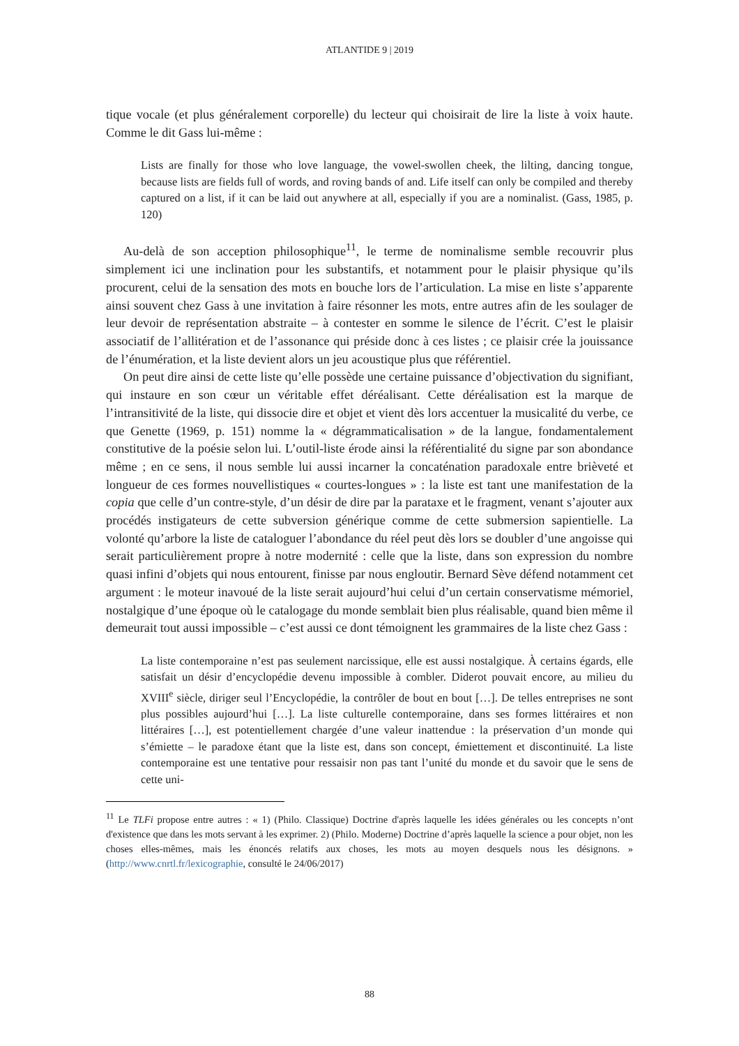ATLANTIDE 9 | 2019
tique vocale (et plus généralement corporelle) du lecteur qui choisirait de lire la liste à voix haute. Comme le dit Gass lui-même :
Lists are finally for those who love language, the vowel-swollen cheek, the lilting, dancing tongue, because lists are fields full of words, and roving bands of and. Life itself can only be compiled and thereby captured on a list, if it can be laid out anywhere at all, especially if you are a nominalist. (Gass, 1985, p. 120)
Au-delà de son acception philosophique<sup>11</sup>, le terme de nominalisme semble recouvrir plus simplement ici une inclination pour les substantifs, et notamment pour le plaisir physique qu’ils procurent, celui de la sensation des mots en bouche lors de l’articulation. La mise en liste s’apparente ainsi souvent chez Gass à une invitation à faire résonner les mots, entre autres afin de les soulager de leur devoir de représentation abstraite – à contester en somme le silence de l’écrit. C’est le plaisir associatif de l’allitération et de l’assonance qui préside donc à ces listes ; ce plaisir crée la jouissance de l’énumération, et la liste devient alors un jeu acoustique plus que référentiel.
On peut dire ainsi de cette liste qu’elle possède une certaine puissance d’objectivation du signifiant, qui instaure en son cœur un véritable effet déréalisant. Cette déréalisation est la marque de l’intransitivité de la liste, qui dissocie dire et objet et vient dès lors accentuer la musicalité du verbe, ce que Genette (1969, p. 151) nomme la « dégrammaticalisation » de la langue, fondamentalement constitutive de la poésie selon lui. L’outil-liste érode ainsi la référentialité du signe par son abondance même ; en ce sens, il nous semble lui aussi incarner la concaténation paradoxale entre brièveté et longueur de ces formes nouvellistiques « courtes-longues » : la liste est tant une manifestation de la copia que celle d’un contre-style, d’un désir de dire par la parataxe et le fragment, venant s’ajouter aux procédés instigateurs de cette subversion générique comme de cette submersion sapientielle. La volonté qu’arbore la liste de cataloguer l’abondance du réel peut dès lors se doubler d’une angoisse qui serait particulièrement propre à notre modernité : celle que la liste, dans son expression du nombre quasi infini d’objets qui nous entourent, finisse par nous engloutir. Bernard Sève défend notamment cet argument : le moteur inavoué de la liste serait aujourd’hui celui d’un certain conservatisme mémoriel, nostalgique d’une époque où le catalogage du monde semblait bien plus réalisable, quand bien même il demeurait tout aussi impossible – c’est aussi ce dont témoignent les grammaires de la liste chez Gass :
La liste contemporaine n’est pas seulement narcissique, elle est aussi nostalgique. À certains égards, elle satisfait un désir d’encyclopédie devenu impossible à combler. Diderot pouvait encore, au milieu du XVIII<sup>e</sup> siècle, diriger seul l’Encyclopédie, la contrôler de bout en bout […]. De telles entreprises ne sont plus possibles aujourd’hui […]. La liste culturelle contemporaine, dans ses formes littéraires et non littéraires […], est potentiellement chargée d’une valeur inattendue : la préservation d’un monde qui s’émiette – le paradoxe étant que la liste est, dans son concept, émiettement et discontinuité. La liste contemporaine est une tentative pour ressaisir non pas tant l’unité du monde et du savoir que le sens de cette uni-
<sup>11</sup> Le TLFi propose entre autres : « 1) (Philo. Classique) Doctrine d'après laquelle les idées générales ou les concepts n’ont d'existence que dans les mots servant à les exprimer. 2) (Philo. Moderne) Doctrine d’après laquelle la science a pour objet, non les choses elles-mêmes, mais les énoncés relatifs aux choses, les mots au moyen desquels nous les désignons. » (http://www.cnrtl.fr/lexicographie, consulté le 24/06/2017)
88